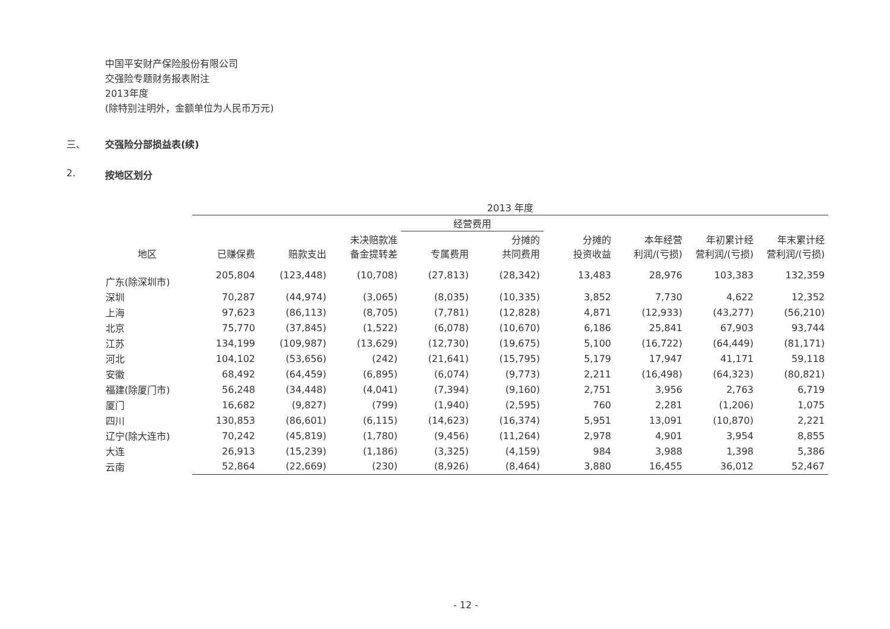中国平安财产保险股份有限公司
交强险专题财务报表附注
2013年度
(除特别注明外，金额单位为人民币万元)
三、 交强险分部损益表(续)
2. 按地区划分
| | 2013 年度 | | | | | | | | |
| --- | --- | --- | --- | --- | --- | --- | --- | --- | --- |
| | | | | 经营费用 | | | | | |
| 地区 | 已赚保费 | 赔款支出 | 未决赔款准 备金提转差 | 专属费用 | 分摊的 共同费用 | 分摊的 投资收益 | 本年经营 利润/(亏损) | 年初累计经 营利润/(亏损) | 年末累计经 营利润/(亏损) |
| 广东(除深圳市) | 205,804 | (123,448) | (10,708) | (27,813) | (28,342) | 13,483 | 28,976 | 103,383 | 132,359 |
| 深圳 | 70,287 | (44,974) | (3,065) | (8,035) | (10,335) | 3,852 | 7,730 | 4,622 | 12,352 |
| 上海 | 97,623 | (86,113) | (8,705) | (7,781) | (12,828) | 4,871 | (12,933) | (43,277) | (56,210) |
| 北京 | 75,770 | (37,845) | (1,522) | (6,078) | (10,670) | 6,186 | 25,841 | 67,903 | 93,744 |
| 江苏 | 134,199 | (109,987) | (13,629) | (12,730) | (19,675) | 5,100 | (16,722) | (64,449) | (81,171) |
| 河北 | 104,102 | (53,656) | (242) | (21,641) | (15,795) | 5,179 | 17,947 | 41,171 | 59,118 |
| 安徽 | 68,492 | (64,459) | (6,895) | (6,074) | (9,773) | 2,211 | (16,498) | (64,323) | (80,821) |
| 福建(除厦门市) | 56,248 | (34,448) | (4,041) | (7,394) | (9,160) | 2,751 | 3,956 | 2,763 | 6,719 |
| 厦门 | 16,682 | (9,827) | (799) | (1,940) | (2,595) | 760 | 2,281 | (1,206) | 1,075 |
| 四川 | 130,853 | (86,601) | (6,115) | (14,623) | (16,374) | 5,951 | 13,091 | (10,870) | 2,221 |
| 辽宁(除大连市) | 70,242 | (45,819) | (1,780) | (9,456) | (11,264) | 2,978 | 4,901 | 3,954 | 8,855 |
| 大连 | 26,913 | (15,239) | (1,186) | (3,325) | (4,159) | 984 | 3,988 | 1,398 | 5,386 |
| 云南 | 52,864 | (22,669) | (230) | (8,926) | (8,464) | 3,880 | 16,455 | 36,012 | 52,467 |
- 12 -